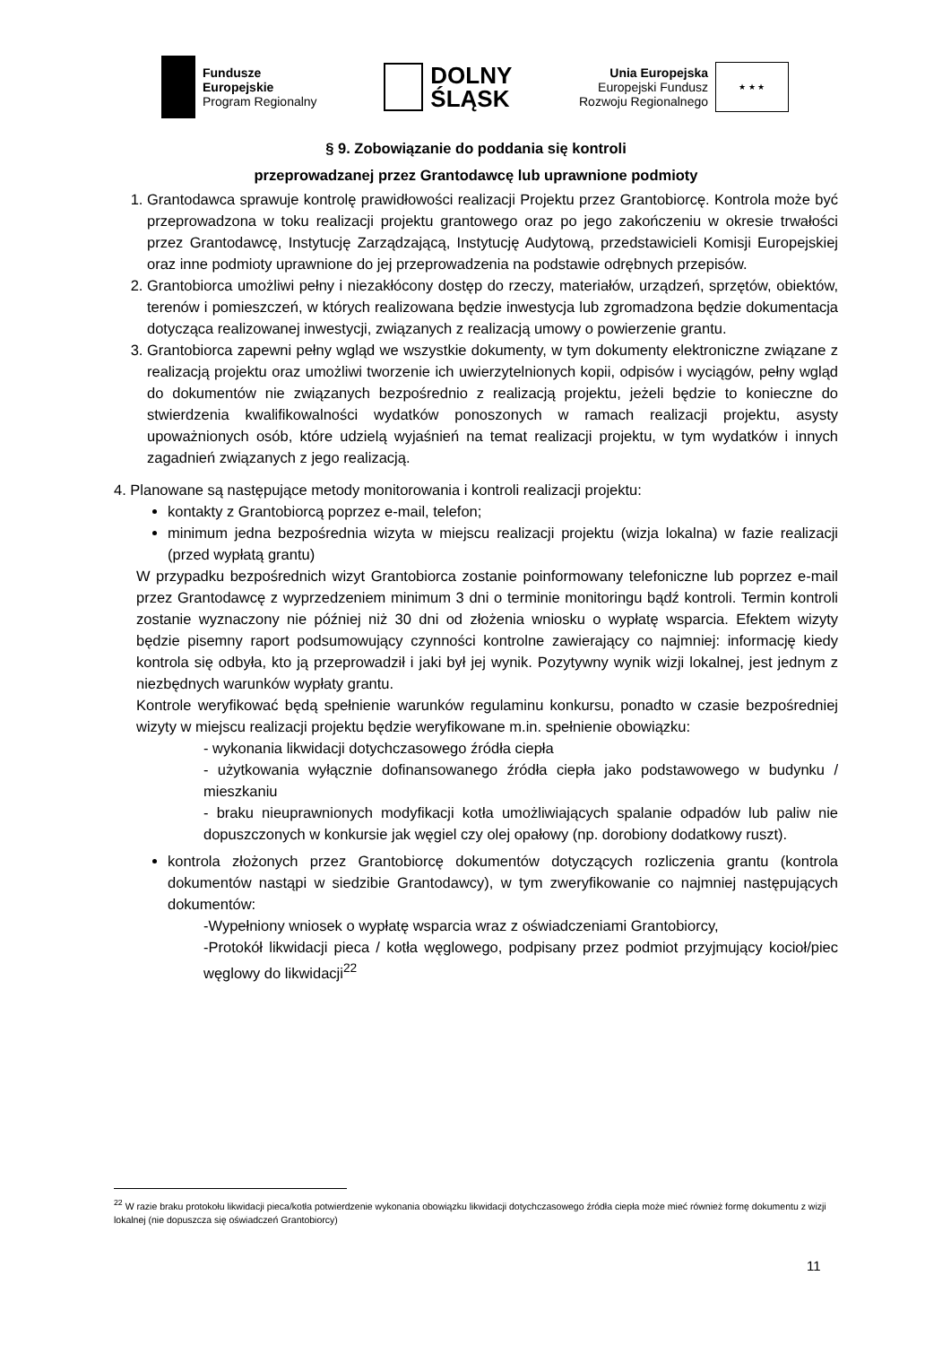Fundusze
Europejskie
Program Regionalny
DOLNY
ŚLĄSK
Unia Europejska
Europejski Fundusz
Rozwoju Regionalnego
★ ★ ★
§ 9. Zobowiązanie do poddania się kontroli
przeprowadzanej przez Grantodawcę lub uprawnione podmioty
1. Grantodawca sprawuje kontrolę prawidłowości realizacji Projektu przez Grantobiorcę. Kontrola może być przeprowadzona w toku realizacji projektu grantowego oraz po jego zakończeniu w okresie trwałości przez Grantodawcę, Instytucję Zarządzającą, Instytucję Audytową, przedstawicieli Komisji Europejskiej oraz inne podmioty uprawnione do jej przeprowadzenia na podstawie odrębnych przepisów.
2. Grantobiorca umożliwi pełny i niezakłócony dostęp do rzeczy, materiałów, urządzeń, sprzętów, obiektów, terenów i pomieszczeń, w których realizowana będzie inwestycja lub zgromadzona będzie dokumentacja dotycząca realizowanej inwestycji, związanych z realizacją umowy o powierzenie grantu.
3. Grantobiorca zapewni pełny wgląd we wszystkie dokumenty, w tym dokumenty elektroniczne związane z realizacją projektu oraz umożliwi tworzenie ich uwierzytelnionych kopii, odpisów i wyciągów, pełny wgląd do dokumentów nie związanych bezpośrednio z realizacją projektu, jeżeli będzie to konieczne do stwierdzenia kwalifikowalności wydatków ponoszonych w ramach realizacji projektu, asysty upoważnionych osób, które udzielą wyjaśnień na temat realizacji projektu, w tym wydatków i innych zagadnień związanych z jego realizacją.
4. Planowane są następujące metody monitorowania i kontroli realizacji projektu:
kontakty z Grantobiorcą poprzez e-mail, telefon;
minimum jedna bezpośrednia wizyta w miejscu realizacji projektu (wizja lokalna) w fazie realizacji (przed wypłatą grantu)
W przypadku bezpośrednich wizyt Grantobiorca zostanie poinformowany telefoniczne lub poprzez e-mail przez Grantodawcę z wyprzedzeniem minimum 3 dni o terminie monitoringu bądź kontroli. Termin kontroli zostanie wyznaczony nie później niż 30 dni od złożenia wniosku o wypłatę wsparcia. Efektem wizyty będzie pisemny raport podsumowujący czynności kontrolne zawierający co najmniej: informację kiedy kontrola się odbyła, kto ją przeprowadził i jaki był jej wynik. Pozytywny wynik wizji lokalnej, jest jednym z niezbędnych warunków wypłaty grantu.
Kontrole weryfikować będą spełnienie warunków regulaminu konkursu, ponadto w czasie bezpośredniej wizyty w miejscu realizacji projektu będzie weryfikowane m.in. spełnienie obowiązku:
- wykonania likwidacji dotychczasowego źródła ciepła
- użytkowania wyłącznie dofinansowanego źródła ciepła jako podstawowego w budynku / mieszkaniu
- braku nieuprawnionych modyfikacji kotła umożliwiających spalanie odpadów lub paliw nie dopuszczonych w konkursie jak węgiel czy olej opałowy (np. dorobiony dodatkowy ruszt).
kontrola złożonych przez Grantobiorcę dokumentów dotyczących rozliczenia grantu (kontrola dokumentów nastąpi w siedzibie Grantodawcy), w tym zweryfikowanie co najmniej następujących dokumentów:
-Wypełniony wniosek o wypłatę wsparcia wraz z oświadczeniami Grantobiorcy,
-Protokół likwidacji pieca / kotła węglowego, podpisany przez podmiot przyjmujący kocioł/piec węglowy do likwidacji<sup>22</sup>
<sup>22</sup> W razie braku protokołu likwidacji pieca/kotła potwierdzenie wykonania obowiązku likwidacji dotychczasowego źródła ciepła może mieć również formę dokumentu z wizji lokalnej (nie dopuszcza się oświadczeń Grantobiorcy)
11